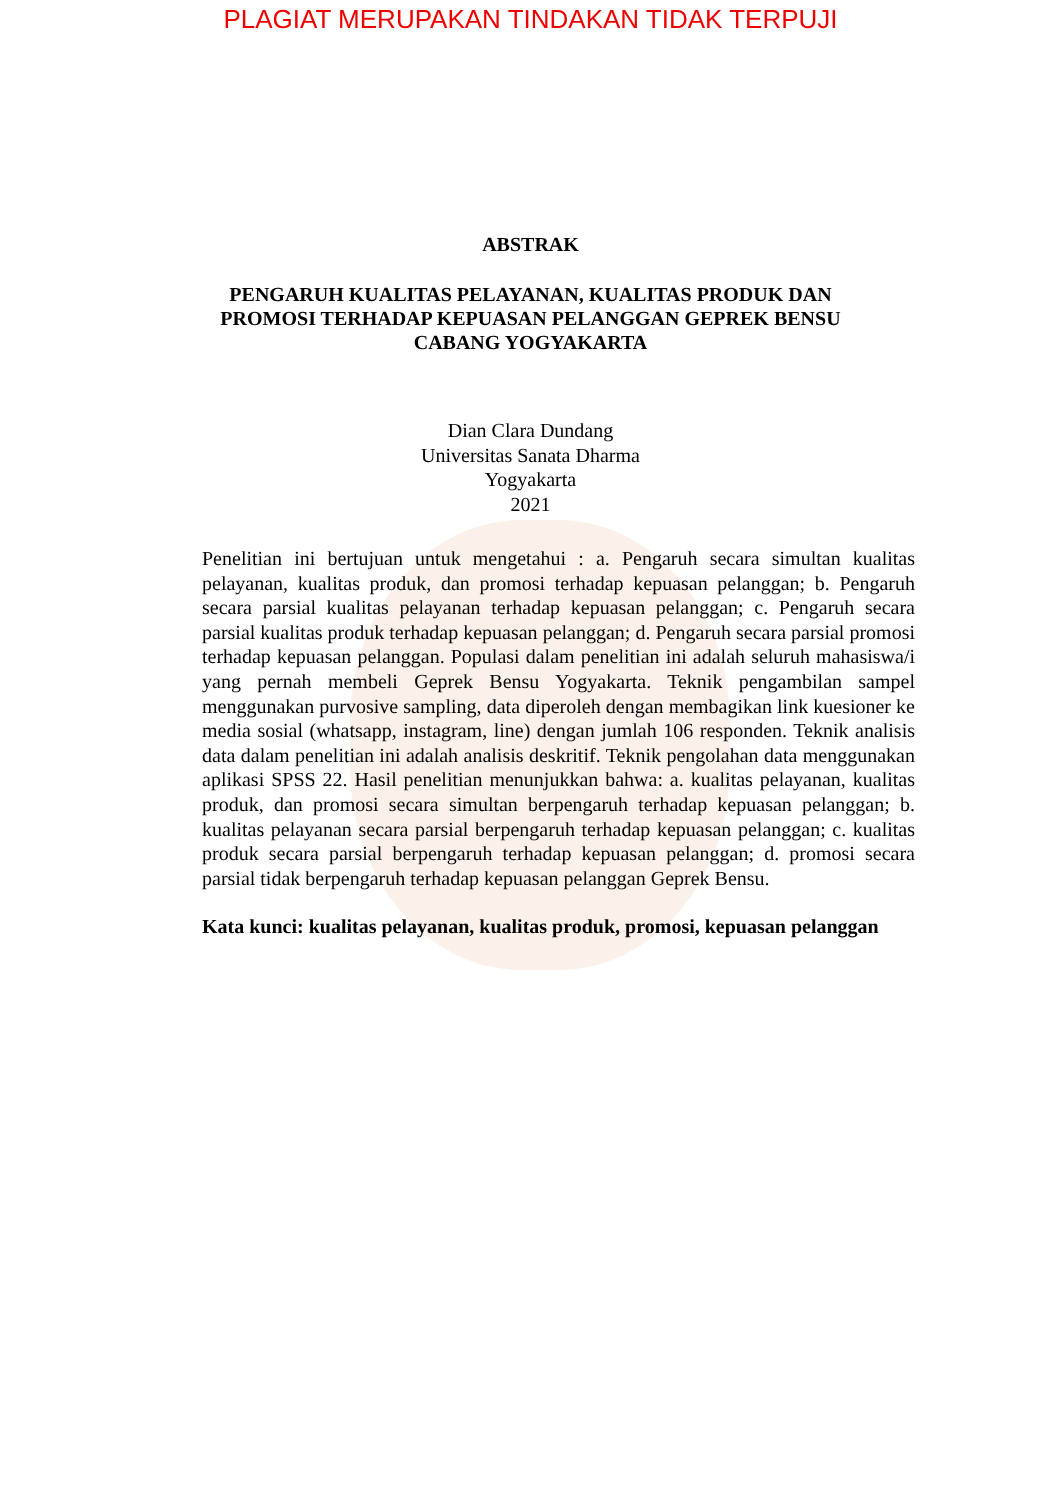PLAGIAT MERUPAKAN TINDAKAN TIDAK TERPUJI
ABSTRAK
PENGARUH KUALITAS PELAYANAN, KUALITAS PRODUK DAN PROMOSI TERHADAP KEPUASAN PELANGGAN GEPREK BENSU CABANG YOGYAKARTA
Dian Clara Dundang
Universitas Sanata Dharma
Yogyakarta
2021
Penelitian ini bertujuan untuk mengetahui : a. Pengaruh secara simultan kualitas pelayanan, kualitas produk, dan promosi terhadap kepuasan pelanggan; b. Pengaruh secara parsial kualitas pelayanan terhadap kepuasan pelanggan; c. Pengaruh secara parsial kualitas produk terhadap kepuasan pelanggan; d. Pengaruh secara parsial promosi terhadap kepuasan pelanggan. Populasi dalam penelitian ini adalah seluruh mahasiswa/i yang pernah membeli Geprek Bensu Yogyakarta. Teknik pengambilan sampel menggunakan purvosive sampling, data diperoleh dengan membagikan link kuesioner ke media sosial (whatsapp, instagram, line) dengan jumlah 106 responden. Teknik analisis data dalam penelitian ini adalah analisis deskritif. Teknik pengolahan data menggunakan aplikasi SPSS 22. Hasil penelitian menunjukkan bahwa: a. kualitas pelayanan, kualitas produk, dan promosi secara simultan berpengaruh terhadap kepuasan pelanggan; b. kualitas pelayanan secara parsial berpengaruh terhadap kepuasan pelanggan; c. kualitas produk secara parsial berpengaruh terhadap kepuasan pelanggan; d. promosi secara parsial tidak berpengaruh terhadap kepuasan pelanggan Geprek Bensu.
Kata kunci: kualitas pelayanan, kualitas produk, promosi, kepuasan pelanggan